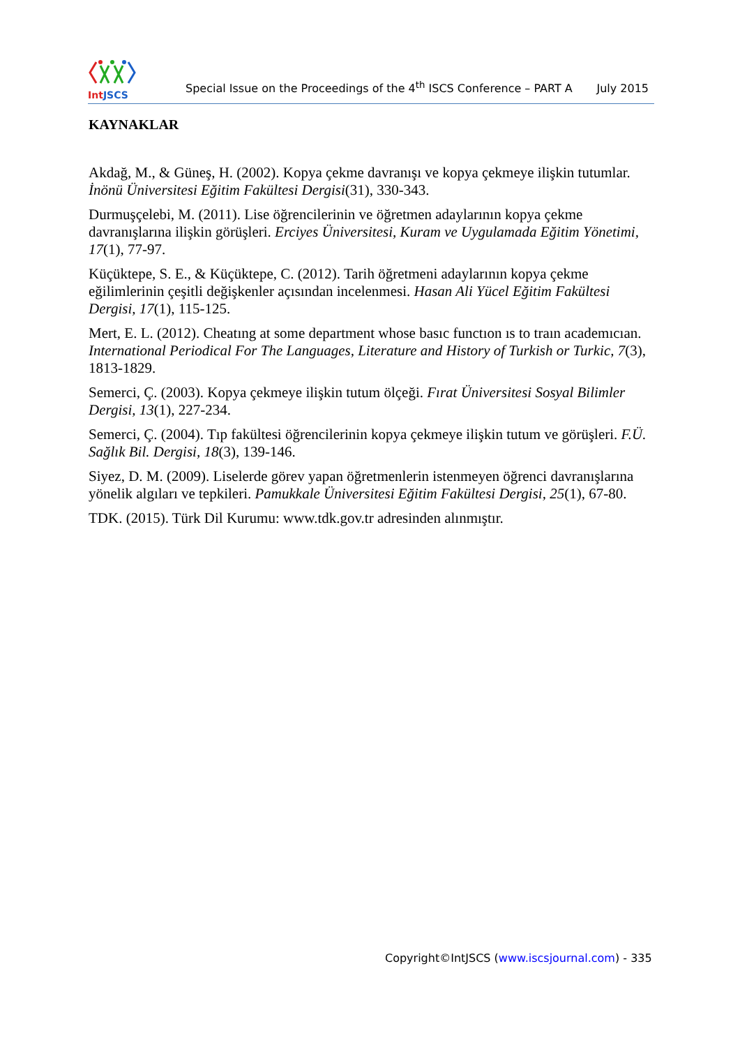Int JSCS
Special Issue on the Proceedings of the 4<sup>th</sup> ISCS Conference – PART A
July 2015
KAYNAKLAR
Akdağ, M., & Güneş, H. (2002). Kopya çekme davranışı ve kopya çekmeye ilişkin tutumlar. İnönü Üniversitesi Eğitim Fakültesi Dergisi(31), 330-343.
Durmuşçelebi, M. (2011). Lise öğrencilerinin ve öğretmen adaylarının kopya çekme davranışlarına ilişkin görüşleri. Erciyes Üniversitesi, Kuram ve Uygulamada Eğitim Yönetimi, 17(1), 77-97.
Küçüktepe, S. E., & Küçüktepe, C. (2012). Tarih öğretmeni adaylarının kopya çekme eğilimlerinin çeşitli değişkenler açısından incelenmesi. Hasan Ali Yücel Eğitim Fakültesi Dergisi, 17(1), 115-125.
Mert, E. L. (2012). Cheatıng at some department whose basıc functıon ıs to traın academıcıan. International Periodical For The Languages, Literature and History of Turkish or Turkic, 7(3), 1813-1829.
Semerci, Ç. (2003). Kopya çekmeye ilişkin tutum ölçeği. Fırat Üniversitesi Sosyal Bilimler Dergisi, 13(1), 227-234.
Semerci, Ç. (2004). Tıp fakültesi öğrencilerinin kopya çekmeye ilişkin tutum ve görüşleri. F.Ü. Sağlık Bil. Dergisi, 18(3), 139-146.
Siyez, D. M. (2009). Liselerde görev yapan öğretmenlerin istenmeyen öğrenci davranışlarına yönelik algıları ve tepkileri. Pamukkale Üniversitesi Eğitim Fakültesi Dergisi, 25(1), 67-80.
TDK. (2015). Türk Dil Kurumu: www.tdk.gov.tr adresinden alınmıştır.
Copyright©IntJSCS (www.iscsjournal.com) - 335